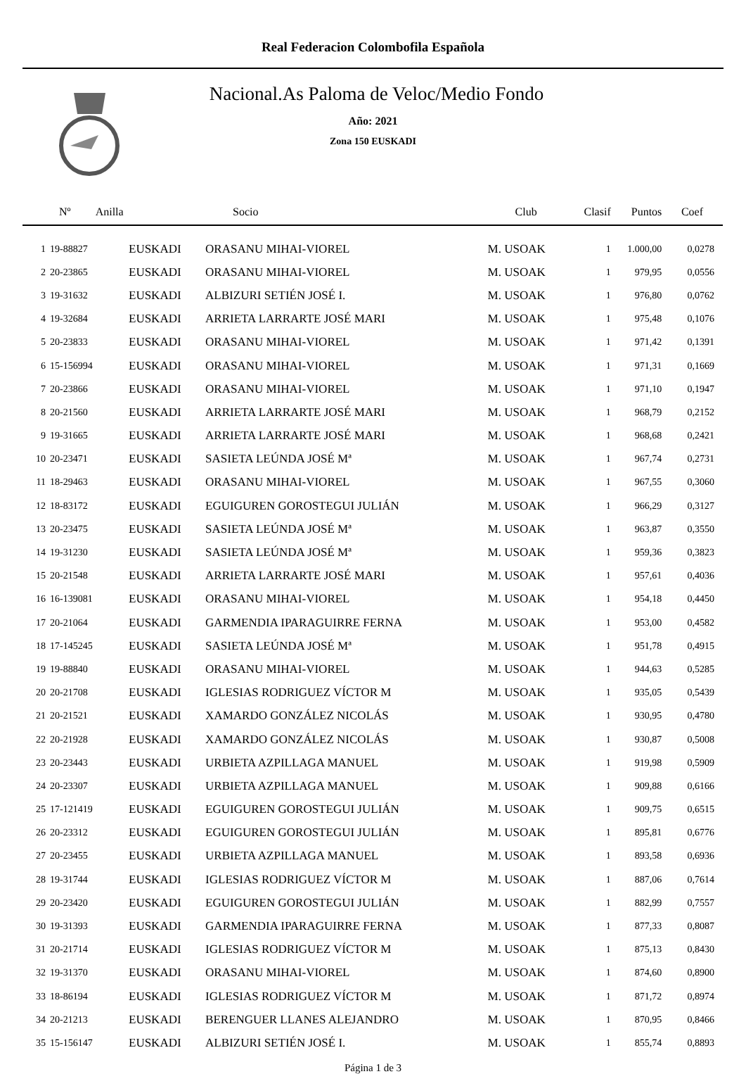Real Federacion Colombofila Española
Nacional.As Paloma de Veloc/Medio Fondo
Año: 2021
Zona 150 EUSKADI
| Nº Anilla | | | Socio | Club | Clasif | Puntos | Coef |
| --- | --- | --- | --- | --- | --- | --- | --- |
| 1 | 19-88827 | EUSKADI | ORASANU MIHAI-VIOREL | M. USOAK | 1 | 1.000,00 | 0,0278 |
| 2 | 20-23865 | EUSKADI | ORASANU MIHAI-VIOREL | M. USOAK | 1 | 979,95 | 0,0556 |
| 3 | 19-31632 | EUSKADI | ALBIZURI SETIÉN JOSÉ I. | M. USOAK | 1 | 976,80 | 0,0762 |
| 4 | 19-32684 | EUSKADI | ARRIETA LARRARTE JOSÉ MARI | M. USOAK | 1 | 975,48 | 0,1076 |
| 5 | 20-23833 | EUSKADI | ORASANU MIHAI-VIOREL | M. USOAK | 1 | 971,42 | 0,1391 |
| 6 | 15-156994 | EUSKADI | ORASANU MIHAI-VIOREL | M. USOAK | 1 | 971,31 | 0,1669 |
| 7 | 20-23866 | EUSKADI | ORASANU MIHAI-VIOREL | M. USOAK | 1 | 971,10 | 0,1947 |
| 8 | 20-21560 | EUSKADI | ARRIETA LARRARTE JOSÉ MARI | M. USOAK | 1 | 968,79 | 0,2152 |
| 9 | 19-31665 | EUSKADI | ARRIETA LARRARTE JOSÉ MARI | M. USOAK | 1 | 968,68 | 0,2421 |
| 10 | 20-23471 | EUSKADI | SASIETA LEÚNDA JOSÉ Mª | M. USOAK | 1 | 967,74 | 0,2731 |
| 11 | 18-29463 | EUSKADI | ORASANU MIHAI-VIOREL | M. USOAK | 1 | 967,55 | 0,3060 |
| 12 | 18-83172 | EUSKADI | EGUIGUREN GOROSTEGUI JULIÁN | M. USOAK | 1 | 966,29 | 0,3127 |
| 13 | 20-23475 | EUSKADI | SASIETA LEÚNDA JOSÉ Mª | M. USOAK | 1 | 963,87 | 0,3550 |
| 14 | 19-31230 | EUSKADI | SASIETA LEÚNDA JOSÉ Mª | M. USOAK | 1 | 959,36 | 0,3823 |
| 15 | 20-21548 | EUSKADI | ARRIETA LARRARTE JOSÉ MARI | M. USOAK | 1 | 957,61 | 0,4036 |
| 16 | 16-139081 | EUSKADI | ORASANU MIHAI-VIOREL | M. USOAK | 1 | 954,18 | 0,4450 |
| 17 | 20-21064 | EUSKADI | GARMENDIA IPARAGUIRRE FERNA | M. USOAK | 1 | 953,00 | 0,4582 |
| 18 | 17-145245 | EUSKADI | SASIETA LEÚNDA JOSÉ Mª | M. USOAK | 1 | 951,78 | 0,4915 |
| 19 | 19-88840 | EUSKADI | ORASANU MIHAI-VIOREL | M. USOAK | 1 | 944,63 | 0,5285 |
| 20 | 20-21708 | EUSKADI | IGLESIAS RODRIGUEZ VÍCTOR M | M. USOAK | 1 | 935,05 | 0,5439 |
| 21 | 20-21521 | EUSKADI | XAMARDO GONZÁLEZ NICOLÁS | M. USOAK | 1 | 930,95 | 0,4780 |
| 22 | 20-21928 | EUSKADI | XAMARDO GONZÁLEZ NICOLÁS | M. USOAK | 1 | 930,87 | 0,5008 |
| 23 | 20-23443 | EUSKADI | URBIETA AZPILLAGA MANUEL | M. USOAK | 1 | 919,98 | 0,5909 |
| 24 | 20-23307 | EUSKADI | URBIETA AZPILLAGA MANUEL | M. USOAK | 1 | 909,88 | 0,6166 |
| 25 | 17-121419 | EUSKADI | EGUIGUREN GOROSTEGUI JULIÁN | M. USOAK | 1 | 909,75 | 0,6515 |
| 26 | 20-23312 | EUSKADI | EGUIGUREN GOROSTEGUI JULIÁN | M. USOAK | 1 | 895,81 | 0,6776 |
| 27 | 20-23455 | EUSKADI | URBIETA AZPILLAGA MANUEL | M. USOAK | 1 | 893,58 | 0,6936 |
| 28 | 19-31744 | EUSKADI | IGLESIAS RODRIGUEZ VÍCTOR M | M. USOAK | 1 | 887,06 | 0,7614 |
| 29 | 20-23420 | EUSKADI | EGUIGUREN GOROSTEGUI JULIÁN | M. USOAK | 1 | 882,99 | 0,7557 |
| 30 | 19-31393 | EUSKADI | GARMENDIA IPARAGUIRRE FERNA | M. USOAK | 1 | 877,33 | 0,8087 |
| 31 | 20-21714 | EUSKADI | IGLESIAS RODRIGUEZ VÍCTOR M | M. USOAK | 1 | 875,13 | 0,8430 |
| 32 | 19-31370 | EUSKADI | ORASANU MIHAI-VIOREL | M. USOAK | 1 | 874,60 | 0,8900 |
| 33 | 18-86194 | EUSKADI | IGLESIAS RODRIGUEZ VÍCTOR M | M. USOAK | 1 | 871,72 | 0,8974 |
| 34 | 20-21213 | EUSKADI | BERENGUER LLANES ALEJANDRO | M. USOAK | 1 | 870,95 | 0,8466 |
| 35 | 15-156147 | EUSKADI | ALBIZURI SETIÉN JOSÉ I. | M. USOAK | 1 | 855,74 | 0,8893 |
Página 1 de 3